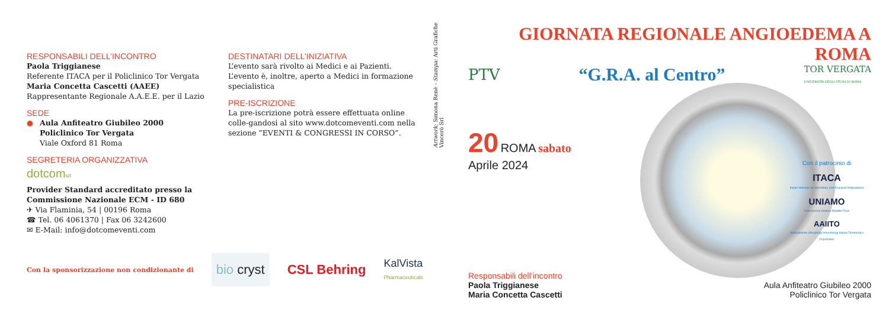RESPONSABILI DELL’INCONTRO
Paola Triggianese
Referente ITACA per il Policlinico Tor Vergata
Maria Concetta Cascetti (AAEE)
Rappresentante Regionale A.A.E.E. per il Lazio
SEDE
●
Aula Anfiteatro Giubileo 2000
Policlinico Tor Vergata
Viale Oxford 81 Roma
SEGRETERIA ORGANIZZATIVA
dotcomsrl
Provider Standard accreditato presso la
Commissione Nazionale ECM - ID 680
✈ Via Flaminia, 54 | 00196 Roma
☎ Tel. 06 4061370 | Fax 06 3242600
✉ E-Mail: info@dotcomeventi.com
DESTINATARI DELL’INIZIATIVA
L’evento sarà rivolto ai Medici e ai Pazienti.
L’evento è, inoltre, aperto a Medici in formazione specialistica
PRE-ISCRIZIONE
La pre-iscrizione potrà essere effettuata online colle-gandosi al sito www.dotcomeventi.com nella sezione “EVENTI & CONGRESSI IN CORSO”.
Con la sponsorizzazione non condizionante di bio cryst CSL Behring KalVista
Pharmaceuticals
Artwork: Simona Renè - Stampa: Arti Grafiche Vincerò Srl
GIORNATA REGIONALE ANGIOEDEMA A ROMA
PTV “G.R.A. al Centro” TOR VERGATA
UNIVERSITÀ DEGLI STUDI DI ROMA
20 ROMA sabato
Aprile 2024
Con il patrocinio di
ITACA
Italian Network for Hereditary and Acquired Angioedema
UNIAMO
Federazione Italiana Malattie Rare
AAIITO
Associazione Allergologi Immunologi Italiani Territoriali e Ospedalieri
Responsabili dell’incontro
Paola Triggianese
Maria Concetta Cascetti
Aula Anfiteatro Giubileo 2000
Policlinico Tor Vergata